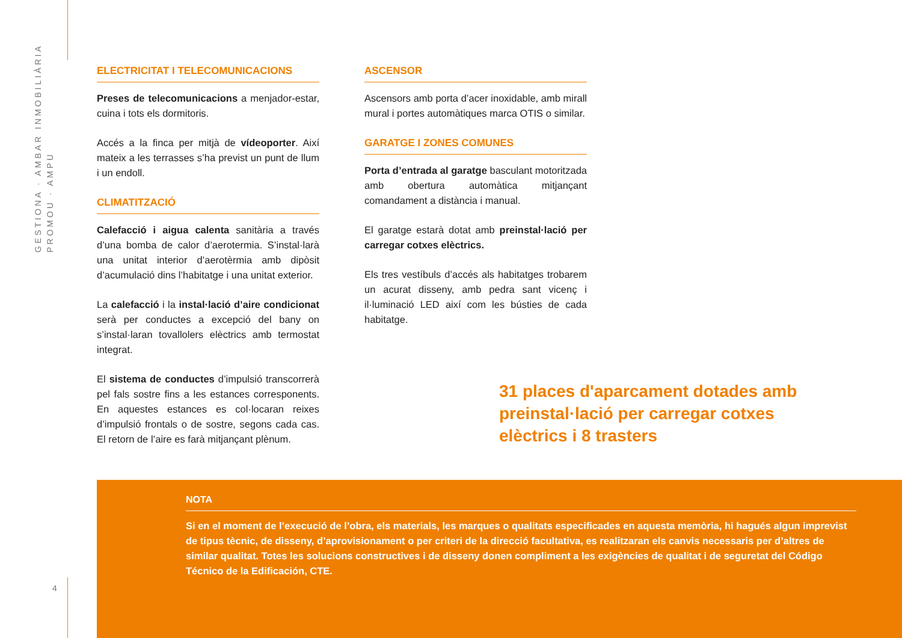GESTIONA · AMBAR INMOBILIÀRIA
PROMOU · AMPU
ELECTRICITAT I TELECOMUNICACIONS
Preses de telecomunicacions a menjador-estar, cuina i tots els dormitoris.
Accés a la finca per mitjà de vídeoporter. Així mateix a les terrasses s’ha previst un punt de llum i un endoll.
CLIMATITZACIÓ
Calefacció i aigua calenta sanitària a través d’una bomba de calor d’aerotermia. S’instal·larà una unitat interior d’aerotèrmia amb dipòsit d’acumulació dins l’habitatge i una unitat exterior.
La calefacció i la instal·lació d’aire condicionat serà per conductes a excepció del bany on s’instal·laran tovallolers elèctrics amb termostat integrat.
El sistema de conductes d’impulsió transcorrerà pel fals sostre fins a les estances corresponents. En aquestes estances es col·locaran reixes d’impulsió frontals o de sostre, segons cada cas. El retorn de l’aire es farà mitjançant plènum.
ASCENSOR
Ascensors amb porta d’acer inoxidable, amb mirall mural i portes automàtiques marca OTIS o similar.
GARATGE I ZONES COMUNES
Porta d’entrada al garatge basculant motoritzada amb obertura automàtica mitjançant comandament a distància i manual.
El garatge estarà dotat amb preinstal·lació per carregar cotxes elèctrics.
Els tres vestíbuls d’accés als habitatges trobarem un acurat disseny, amb pedra sant vicenç i il·luminació LED així com les bústies de cada habitatge.
31 places d'aparcament dotades amb preinstal·lació per carregar cotxes elèctrics i 8 trasters
NOTA
Si en el moment de l’execució de l’obra, els materials, les marques o qualitats especificades en aquesta memòria, hi hagués algun imprevist de tipus tècnic, de disseny, d’aprovisionament o per criteri de la direcció facultativa, es realitzaran els canvis necessaris per d’altres de similar qualitat. Totes les solucions constructives i de disseny donen compliment a les exigències de qualitat i de seguretat del Código Técnico de la Edificación, CTE.
4